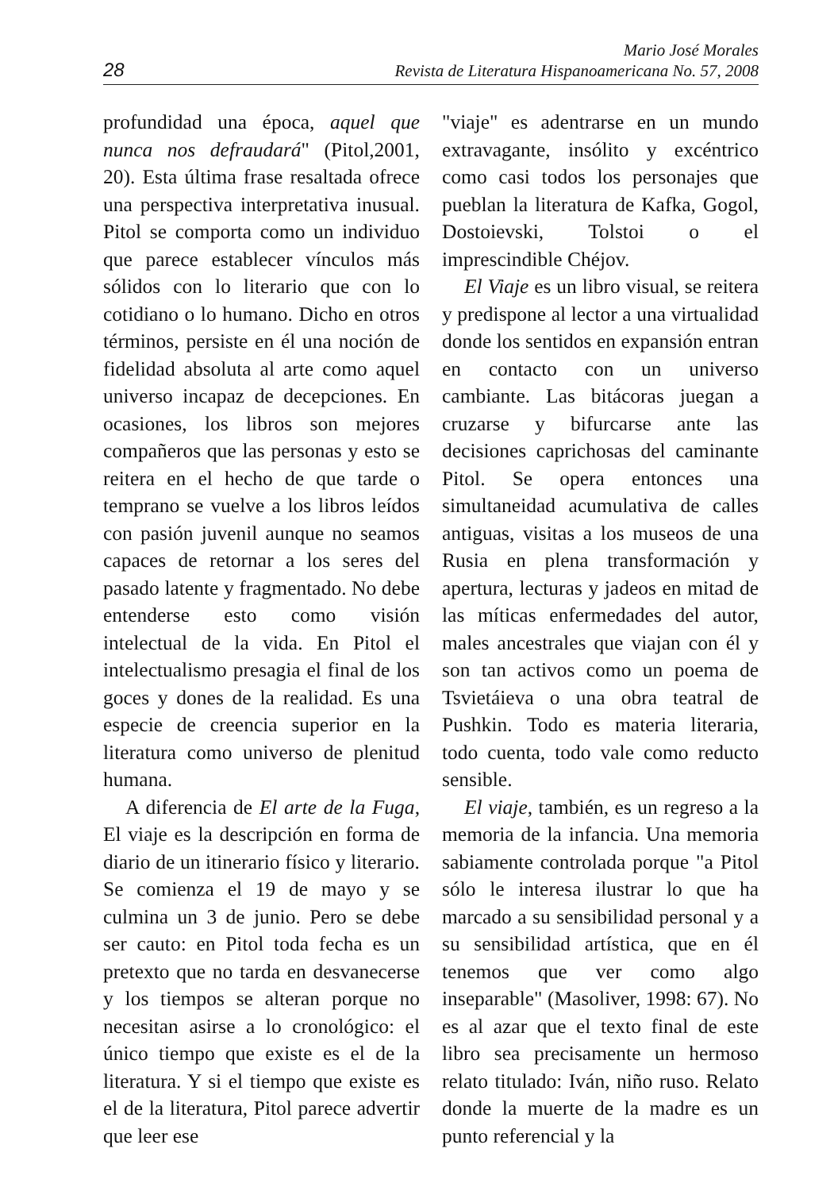28
Mario José Morales
Revista de Literatura Hispanoamericana No. 57, 2008
profundidad una época, aquel que nunca nos defraudará" (Pitol,2001, 20). Esta última frase resaltada ofrece una perspectiva interpretativa inusual. Pitol se comporta como un individuo que parece establecer vínculos más sólidos con lo literario que con lo cotidiano o lo humano. Dicho en otros términos, persiste en él una noción de fidelidad absoluta al arte como aquel universo incapaz de decepciones. En ocasiones, los libros son mejores compañeros que las personas y esto se reitera en el hecho de que tarde o temprano se vuelve a los libros leídos con pasión juvenil aunque no seamos capaces de retornar a los seres del pasado latente y fragmentado. No debe entenderse esto como visión intelectual de la vida. En Pitol el intelectualismo presagia el final de los goces y dones de la realidad. Es una especie de creencia superior en la literatura como universo de plenitud humana.
A diferencia de El arte de la Fuga, El viaje es la descripción en forma de diario de un itinerario físico y literario. Se comienza el 19 de mayo y se culmina un 3 de junio. Pero se debe ser cauto: en Pitol toda fecha es un pretexto que no tarda en desvanecerse y los tiempos se alteran porque no necesitan asirse a lo cronológico: el único tiempo que existe es el de la literatura. Y si el tiempo que existe es el de la literatura, Pitol parece advertir que leer ese
"viaje" es adentrarse en un mundo extravagante, insólito y excéntrico como casi todos los personajes que pueblan la literatura de Kafka, Gogol, Dostoievski, Tolstoi o el imprescindible Chéjov.
El Viaje es un libro visual, se reitera y predispone al lector a una virtualidad donde los sentidos en expansión entran en contacto con un universo cambiante. Las bitácoras juegan a cruzarse y bifurcarse ante las decisiones caprichosas del caminante Pitol. Se opera entonces una simultaneidad acumulativa de calles antiguas, visitas a los museos de una Rusia en plena transformación y apertura, lecturas y jadeos en mitad de las míticas enfermedades del autor, males ancestrales que viajan con él y son tan activos como un poema de Tsvietáieva o una obra teatral de Pushkin. Todo es materia literaria, todo cuenta, todo vale como reducto sensible.
El viaje, también, es un regreso a la memoria de la infancia. Una memoria sabiamente controlada porque "a Pitol sólo le interesa ilustrar lo que ha marcado a su sensibilidad personal y a su sensibilidad artística, que en él tenemos que ver como algo inseparable" (Masoliver, 1998: 67). No es al azar que el texto final de este libro sea precisamente un hermoso relato titulado: Iván, niño ruso. Relato donde la muerte de la madre es un punto referencial y la